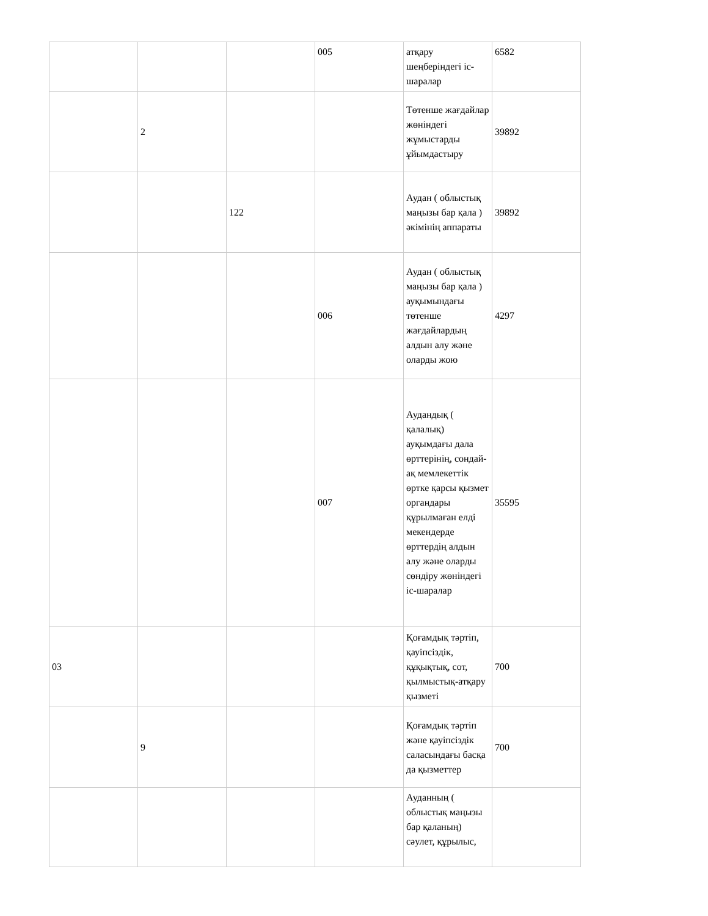| | | | 005 | атқару шеңберіндегі іс-шаралар | 6582 |
| | 2 | | | Төтенше жағдайлар жөніндегі жұмыстарды ұйымдастыру | 39892 |
| | | 122 | | Аудан ( облыстық маңызы бар қала ) әкімінің аппараты | 39892 |
| | | | 006 | Аудан ( облыстық маңызы бар қала ) ауқымындағы төтенше жағдайлардың алдын алу және оларды жою | 4297 |
| | | | 007 | Аудандық ( қалалық) ауқымдағы дала өрттерінің, сондай-ақ мемлекеттік өртке қарсы қызмет органдары құрылмаған елді мекендерде өрттердің алдын алу және оларды сөндіру жөніндегі іс-шаралар | 35595 |
| 03 | | | | Қоғамдық тәртіп, қауіпсіздік, құқықтық, сот, қылмыстық-атқару қызметі | 700 |
| | 9 | | | Қоғамдық тәртіп және қауіпсіздік саласындағы басқа да қызметтер | 700 |
| | | | | Ауданның ( облыстық маңызы бар қаланың) сәулет, құрылыс, | |